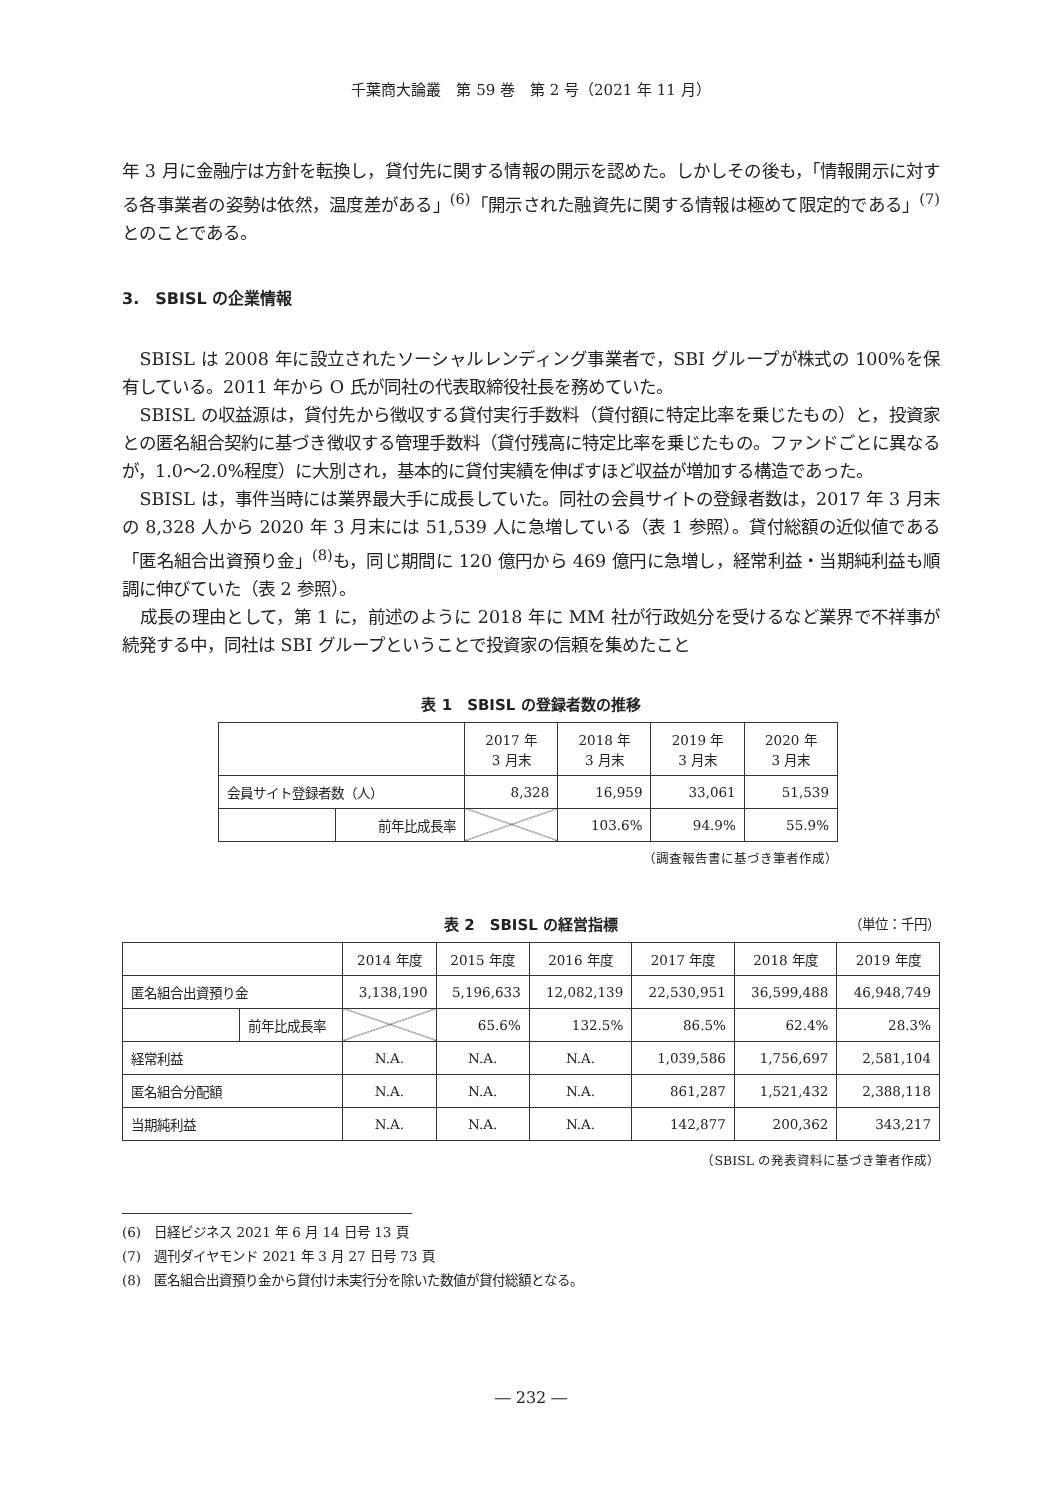千葉商大論叢　第 59 巻　第 2 号（2021 年 11 月）
年 3 月に金融庁は方針を転換し，貸付先に関する情報の開示を認めた。しかしその後も，「情報開示に対する各事業者の姿勢は依然，温度差がある」<sup>(6)</sup>「開示された融資先に関する情報は極めて限定的である」<sup>(7)</sup>とのことである。
3.　SBISL の企業情報
SBISL は 2008 年に設立されたソーシャルレンディング事業者で，SBI グループが株式の 100%を保有している。2011 年から O 氏が同社の代表取締役社長を務めていた。
SBISL の収益源は，貸付先から徴収する貸付実行手数料（貸付額に特定比率を乗じたもの）と，投資家との匿名組合契約に基づき徴収する管理手数料（貸付残高に特定比率を乗じたもの。ファンドごとに異なるが，1.0～2.0%程度）に大別され，基本的に貸付実績を伸ばすほど収益が増加する構造であった。
SBISL は，事件当時には業界最大手に成長していた。同社の会員サイトの登録者数は，2017 年 3 月末の 8,328 人から 2020 年 3 月末には 51,539 人に急増している（表 1 参照）。貸付総額の近似値である「匿名組合出資預り金」<sup>(8)</sup>も，同じ期間に 120 億円から 469 億円に急増し，経常利益・当期純利益も順調に伸びていた（表 2 参照）。
成長の理由として，第 1 に，前述のように 2018 年に MM 社が行政処分を受けるなど業界で不祥事が続発する中，同社は SBI グループということで投資家の信頼を集めたこと
表 1　SBISL の登録者数の推移
| | | 2017 年 3 月末 | 2018 年 3 月末 | 2019 年 3 月末 | 2020 年 3 月末 |
| --- | --- | --- | --- | --- | --- |
| 会員サイト登録者数（人） | | 8,328 | 16,959 | 33,061 | 51,539 |
| | 前年比成長率 | | 103.6% | 94.9% | 55.9% |
（調査報告書に基づき筆者作成）
表 2　SBISL の経営指標
（単位：千円）
| | | 2014 年度 | 2015 年度 | 2016 年度 | 2017 年度 | 2018 年度 | 2019 年度 |
| --- | --- | --- | --- | --- | --- | --- | --- |
| 匿名組合出資預り金 | | 3,138,190 | 5,196,633 | 12,082,139 | 22,530,951 | 36,599,488 | 46,948,749 |
| | 前年比成長率 | | 65.6% | 132.5% | 86.5% | 62.4% | 28.3% |
| 経常利益 | | N.A. | N.A. | N.A. | 1,039,586 | 1,756,697 | 2,581,104 |
| 匿名組合分配額 | | N.A. | N.A. | N.A. | 861,287 | 1,521,432 | 2,388,118 |
| 当期純利益 | | N.A. | N.A. | N.A. | 142,877 | 200,362 | 343,217 |
（SBISL の発表資料に基づき筆者作成）
(6)　日経ビジネス 2021 年 6 月 14 日号 13 頁
(7)　週刊ダイヤモンド 2021 年 3 月 27 日号 73 頁
(8)　匿名組合出資預り金から貸付け未実行分を除いた数値が貸付総額となる。
― 232 ―